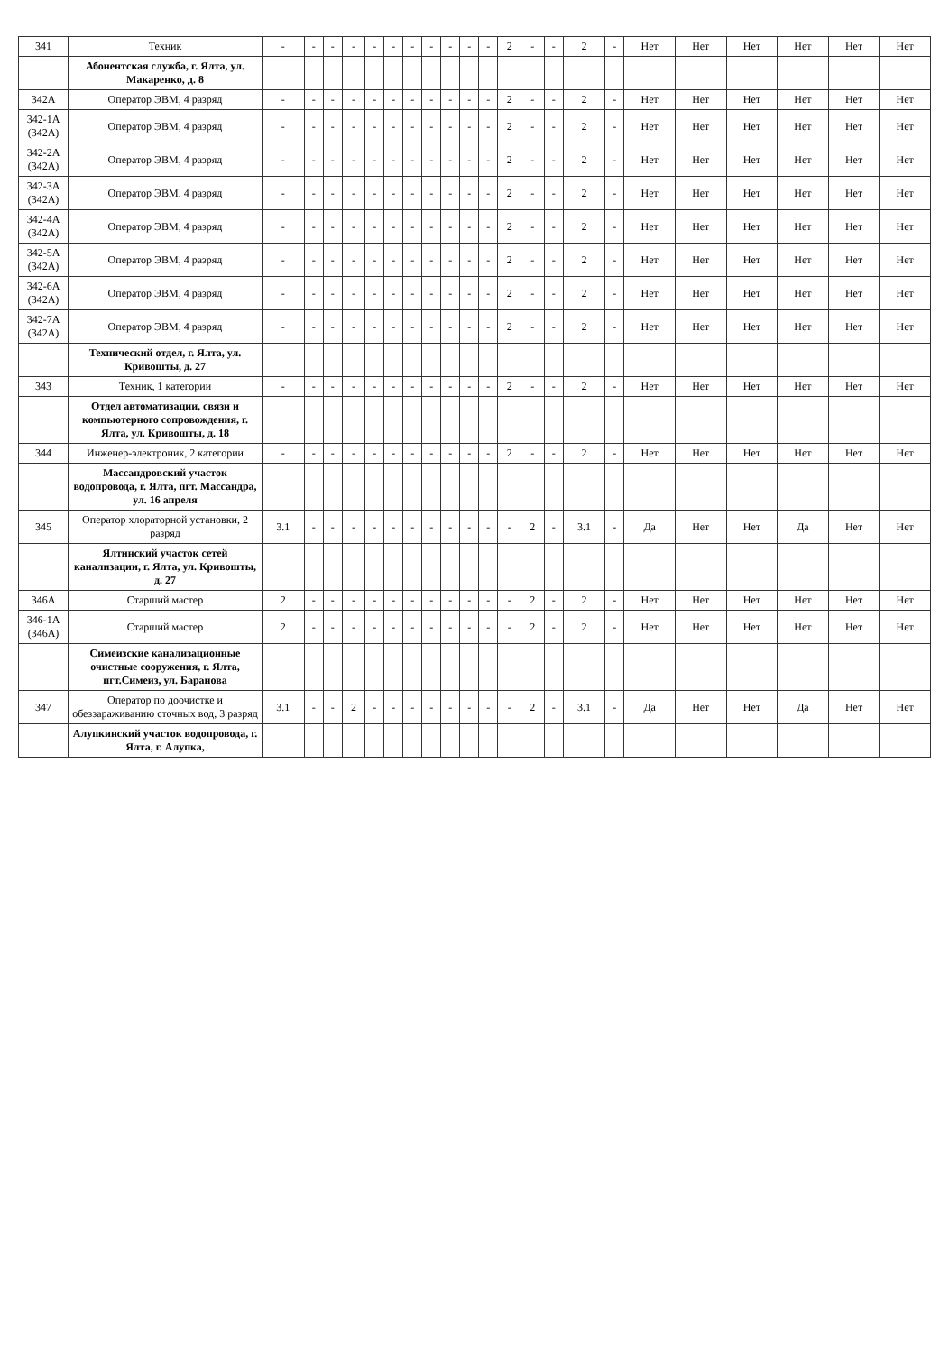| 341 | Техник | - | - | - | - | - | - | - | - | - | - | - | 2 | - | - | 2 | - | Нет | Нет | Нет | Нет | Нет | Нет |
| | Абонентская служба, г. Ялта, ул. Макаренко, д. 8 | | | | | | | | | | | | | | | | | | | | | | |
| 342А | Оператор ЭВМ, 4 разряд | - | - | - | - | - | - | - | - | - | - | - | 2 | - | - | 2 | - | Нет | Нет | Нет | Нет | Нет | Нет |
| 342-1А (342А) | Оператор ЭВМ, 4 разряд | - | - | - | - | - | - | - | - | - | - | - | 2 | - | - | 2 | - | Нет | Нет | Нет | Нет | Нет | Нет |
| 342-2А (342А) | Оператор ЭВМ, 4 разряд | - | - | - | - | - | - | - | - | - | - | - | 2 | - | - | 2 | - | Нет | Нет | Нет | Нет | Нет | Нет |
| 342-3А (342А) | Оператор ЭВМ, 4 разряд | - | - | - | - | - | - | - | - | - | - | - | 2 | - | - | 2 | - | Нет | Нет | Нет | Нет | Нет | Нет |
| 342-4А (342А) | Оператор ЭВМ, 4 разряд | - | - | - | - | - | - | - | - | - | - | - | 2 | - | - | 2 | - | Нет | Нет | Нет | Нет | Нет | Нет |
| 342-5А (342А) | Оператор ЭВМ, 4 разряд | - | - | - | - | - | - | - | - | - | - | - | 2 | - | - | 2 | - | Нет | Нет | Нет | Нет | Нет | Нет |
| 342-6А (342А) | Оператор ЭВМ, 4 разряд | - | - | - | - | - | - | - | - | - | - | - | 2 | - | - | 2 | - | Нет | Нет | Нет | Нет | Нет | Нет |
| 342-7А (342А) | Оператор ЭВМ, 4 разряд | - | - | - | - | - | - | - | - | - | - | - | 2 | - | - | 2 | - | Нет | Нет | Нет | Нет | Нет | Нет |
| | Технический отдел, г. Ялта, ул. Кривошты, д. 27 | | | | | | | | | | | | | | | | | | | | | | |
| 343 | Техник, 1 категории | - | - | - | - | - | - | - | - | - | - | - | 2 | - | - | 2 | - | Нет | Нет | Нет | Нет | Нет | Нет |
| | Отдел автоматизации, связи и компьютерного сопровождения, г. Ялта, ул. Кривошты, д. 18 | | | | | | | | | | | | | | | | | | | | | | |
| 344 | Инженер-электроник, 2 категории | - | - | - | - | - | - | - | - | - | - | - | 2 | - | - | 2 | - | Нет | Нет | Нет | Нет | Нет | Нет |
| | Массандровский участок водопровода, г. Ялта, пгт. Массандра, ул. 16 апреля | | | | | | | | | | | | | | | | | | | | | | |
| 345 | Оператор хлораторной установки, 2 разряд | 3.1 | - | - | - | - | - | - | - | - | - | - | - | 2 | - | 3.1 | - | Да | Нет | Нет | Да | Нет | Нет |
| | Ялтинский участок сетей канализации, г. Ялта, ул. Кривошты, д. 27 | | | | | | | | | | | | | | | | | | | | | | |
| 346А | Старший мастер | 2 | - | - | - | - | - | - | - | - | - | - | - | 2 | - | 2 | - | Нет | Нет | Нет | Нет | Нет | Нет |
| 346-1А (346А) | Старший мастер | 2 | - | - | - | - | - | - | - | - | - | - | - | 2 | - | 2 | - | Нет | Нет | Нет | Нет | Нет | Нет |
| | Симеизские канализационные очистные сооружения, г. Ялта, пгт.Симеиз, ул. Баранова | | | | | | | | | | | | | | | | | | | | | | |
| 347 | Оператор по доочистке и обеззараживанию сточных вод, 3 разряд | 3.1 | - | - | 2 | - | - | - | - | - | - | - | - | 2 | - | 3.1 | - | Да | Нет | Нет | Да | Нет | Нет |
| | Алупкинский участок водопровода, г. Ялта, г. Алупка, | | | | | | | | | | | | | | | | | | | | | | |